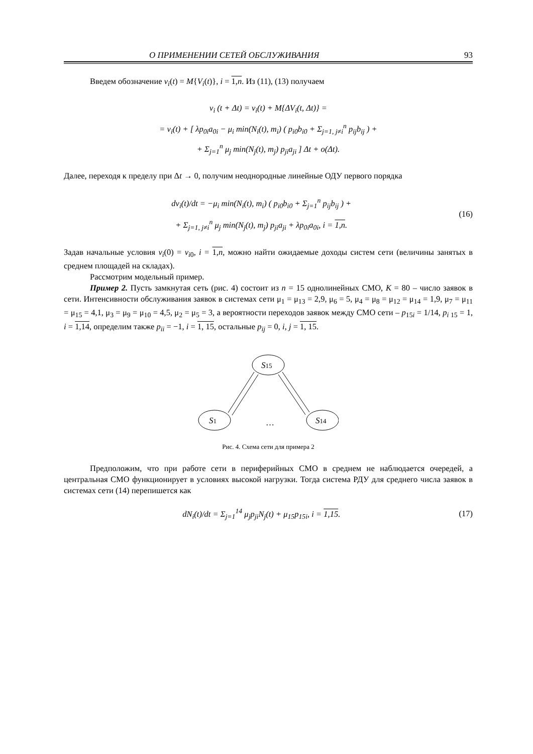О ПРИМЕНЕНИИ СЕТЕЙ ОБСЛУЖИВАНИЯ 93
Введем обозначение v<sub>i</sub>(t) = M{V<sub>i</sub>(t)}, i = 1,n. Из (11), (13) получаем
v<sub>i</sub> (t + Δt) = v<sub>i</sub>(t) + M{ΔV<sub>i</sub>(t, Δt)} =
= v<sub>i</sub>(t) + [ λp<sub>0i</sub>a<sub>0i</sub> − μ<sub>i</sub> min(N<sub>i</sub>(t), m<sub>i</sub>) ( p<sub>i0</sub>b<sub>i0</sub> + Σ<sub>j=1, j≠i</sub><sup>n</sup> p<sub>ij</sub>b<sub>ij</sub> ) +
+ Σ<sub>j=1</sub><sup>n</sup> μ<sub>j</sub> min(N<sub>j</sub>(t), m<sub>j</sub>) p<sub>ji</sub>a<sub>ji</sub> ] Δt + o(Δt).
Далее, переходя к пределу при Δt → 0, получим неоднородные линейные ОДУ первого порядка
dv<sub>i</sub>(t)/dt = −μ<sub>i</sub> min(N<sub>i</sub>(t), m<sub>i</sub>) ( p<sub>i0</sub>b<sub>i0</sub> + Σ<sub>j=1</sub><sup>n</sup> p<sub>ij</sub>b<sub>ij</sub> ) +
+ Σ<sub>j=1, j≠i</sub><sup>n</sup> μ<sub>j</sub> min(N<sub>j</sub>(t), m<sub>j</sub>) p<sub>ji</sub>a<sub>ji</sub> + λp<sub>0i</sub>a<sub>0i</sub>, i = 1,n.
(16)
Задав начальные условия v<sub>i</sub>(0) = v<sub>i0</sub>, i = 1,n, можно найти ожидаемые доходы систем сети (величины занятых в среднем площадей на складах).
Рассмотрим модельный пример.
Пример 2. Пусть замкнутая сеть (рис. 4) состоит из n = 15 однолинейных СМО, K = 80 – число заявок в сети. Интенсивности обслуживания заявок в системах сети μ<sub>1</sub> = μ<sub>13</sub> = 2,9, μ<sub>6</sub> = 5, μ<sub>4</sub> = μ<sub>8</sub> = μ<sub>12</sub> = μ<sub>14</sub> = 1,9, μ<sub>7</sub> = μ<sub>11</sub> = μ<sub>15</sub> = 4,1, μ<sub>3</sub> = μ<sub>9</sub> = μ<sub>10</sub> = 4,5, μ<sub>2</sub> = μ<sub>5</sub> = 3, а вероятности переходов заявок между СМО сети – p<sub>15i</sub> = 1/14, p<sub>i 15</sub> = 1, i = 1,14, определим также p<sub>ii</sub> = −1, i = 1, 15, остальные p<sub>ij</sub> = 0, i, j = 1, 15.
S15
S1
S14
…
Рис. 4. Схема сети для примера 2
Предположим, что при работе сети в периферийных СМО в среднем не наблюдается очередей, а центральная СМО функционирует в условиях высокой нагрузки. Тогда система РДУ для среднего числа заявок в системах сети (14) перепишется как
dN<sub>i</sub>(t)/dt = Σ<sub>j=1</sub><sup>14</sup> μ<sub>j</sub>p<sub>ji</sub>N<sub>j</sub>(t) + μ<sub>15</sub>p<sub>15i</sub>, i = 1,15.
(17)